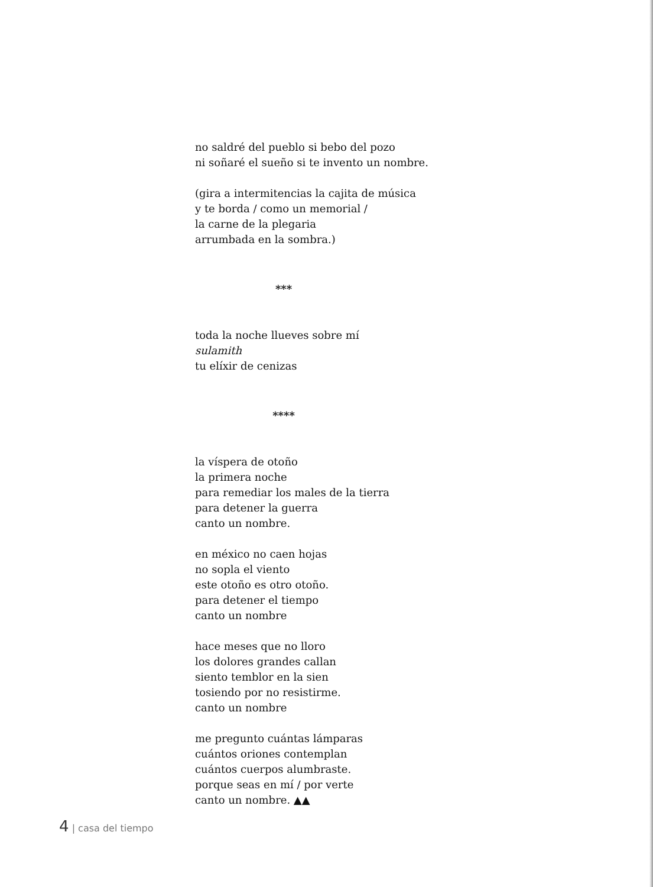no saldré del pueblo si bebo del pozo
ni soñaré el sueño si te invento un nombre.
(gira a intermitencias la cajita de música
y te borda / como un memorial /
la carne de la plegaria
arrumbada en la sombra.)
***
toda la noche llueves sobre mí
sulamith
tu elíxir de cenizas
****
la víspera de otoño
la primera noche
para remediar los males de la tierra
para detener la guerra
canto un nombre.
en méxico no caen hojas
no sopla el viento
este otoño es otro otoño.
para detener el tiempo
canto un nombre
hace meses que no lloro
los dolores grandes callan
siento temblor en la sien
tosiendo por no resistirme.
canto un nombre
me pregunto cuántas lámparas
cuántos oriones contemplan
cuántos cuerpos alumbraste.
porque seas en mí / por verte
canto un nombre. ▲▲
4 | casa del tiempo